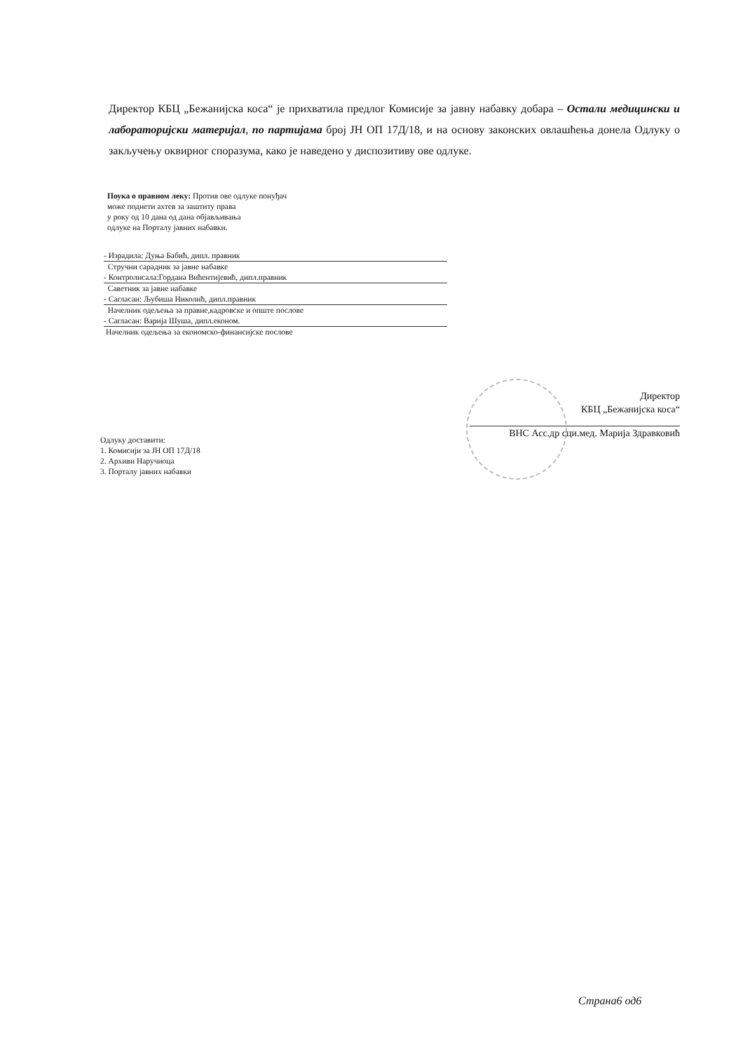Директор КБЦ „Бежанијска коса“ је прихватила предлог Комисије за јавну набавку добара – Остали медицински и лабораторијски материјал, по партијама број ЈН ОП 17Д/18, и на основу законских овлашћења донела Одлуку о закључењу оквирног споразума, како је наведено у диспозитиву ове одлуке.
Поука о правном леку: Против ове одлуке понуђач
може поднети ахтев за заштиту права
у року од 10 дана од дана објављивања
одлуке на Порталу јавних набавки.
- Израдила: Дуња Бабић, дипл. правник
Стручни сарадник за јавне набавке
- Контролисала:Гордана Вићентијевић, дипл.правник
Саветник за јавне набавке
- Сагласан: Љубиша Николић, дипл.правник
Начелник одељења за правне,кадровске и опште послове
- Сагласан: Варија Шуша, дипл.економ.
Начелник одељења за економско-финансијске послове
Директор
КБЦ „Бежанијска коса“
ВНС Асс.др сци.мед. Марија Здравковић
Одлуку доставити:
1. Комисији за ЈН ОП 17Д/18
2. Архиви Наручиоца
3. Порталу јавних набавки
Страна6 од6